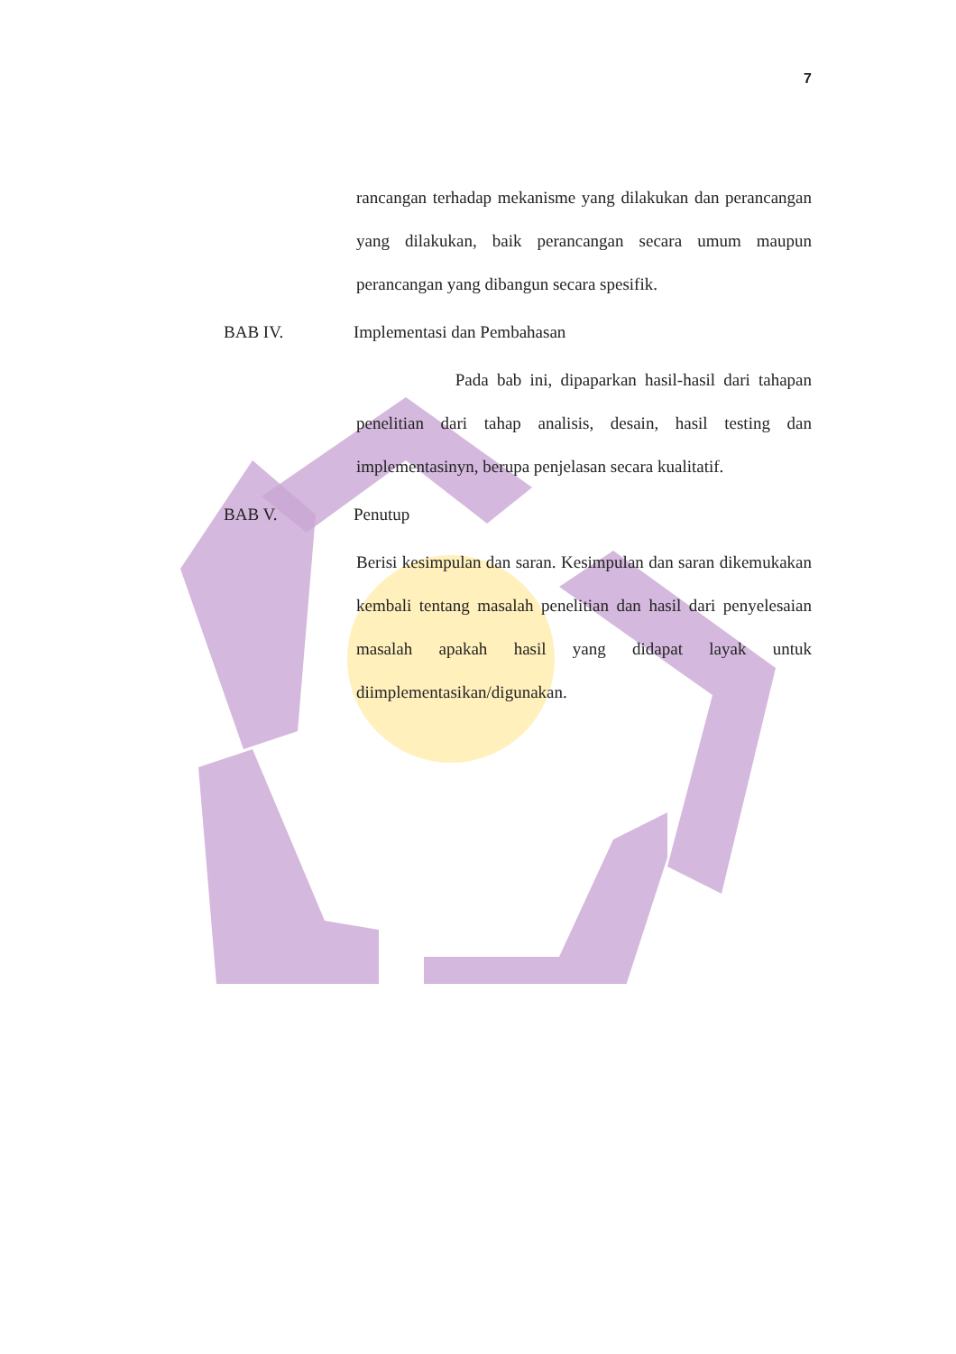7
rancangan terhadap mekanisme yang dilakukan dan perancangan yang dilakukan, baik perancangan secara umum maupun perancangan yang dibangun secara spesifik.
BAB IV. Implementasi dan Pembahasan
Pada bab ini, dipaparkan hasil-hasil dari tahapan penelitian dari tahap analisis, desain, hasil testing dan implementasinyn, berupa penjelasan secara kualitatif.
BAB V. Penutup
Berisi kesimpulan dan saran. Kesimpulan dan saran dikemukakan kembali tentang masalah penelitian dan hasil dari penyelesaian masalah apakah hasil yang didapat layak untuk diimplementasikan/digunakan.